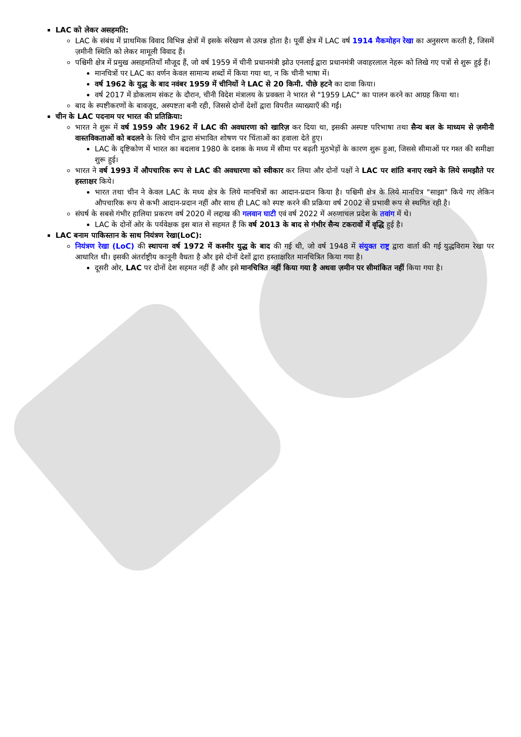LAC को लेकर असहमति:
LAC के संबंध में प्राथमिक विवाद विभिन्न क्षेत्रों में इसके संरेखण से उत्पन्न होता है। पूर्वी क्षेत्र में LAC वर्ष 1914 मैकमोहन रेखा का अनुसरण करती है, जिसमें ज़मीनी स्थिति को लेकर मामूली विवाद हैं।
पश्चिमी क्षेत्र में प्रमुख असहमतियाँ मौजूद हैं, जो वर्ष 1959 में चीनी प्रधानमंत्री झोउ एनलाई द्वारा प्रधानमंत्री जवाहरलाल नेहरू को लिखे गए पत्रों से शुरू हुई हैं।
मानचित्रों पर LAC का वर्णन केवल सामान्य शब्दों में किया गया था, न कि चीनी भाषा में।
वर्ष 1962 के युद्ध के बाद नवंबर 1959 में चीनियों ने LAC से 20 किमी. पीछे हटने का दावा किया।
वर्ष 2017 में डोकलाम संकट के दौरान, चीनी विदेश मंत्रालय के प्रवक्ता ने भारत से "1959 LAC" का पालन करने का आग्रह किया था।
बाद के स्पष्टीकरणों के बावजूद, अस्पष्टता बनी रही, जिससे दोनों देशों द्वारा विपरीत व्याख्याएँ की गईं।
चीन के LAC पदनाम पर भारत की प्रतिक्रिया:
भारत ने शुरू में वर्ष 1959 और 1962 में LAC की अवधारणा को खारिज़ कर दिया था, इसकी अस्पष्ट परिभाषा तथा सैन्य बल के माध्यम से ज़मीनी वास्तविकताओं को बदलने के लिये चीन द्वारा संभावित शोषण पर चिंताओं का हवाला देते हुए।
LAC के दृष्टिकोण में भारत का बदलाव 1980 के दशक के मध्य में सीमा पर बढ़ती मुठभेड़ों के कारण शुरू हुआ, जिससे सीमाओं पर गश्त की समीक्षा शुरू हुई।
भारत ने वर्ष 1993 में औपचारिक रूप से LAC की अवधारणा को स्वीकार कर लिया और दोनों पक्षों ने LAC पर शांति बनाए रखने के लिये समझौते पर हस्ताक्षर किये।
भारत तथा चीन ने केवल LAC के मध्य क्षेत्र के लिये मानचित्रों का आदान-प्रदान किया है। पश्चिमी क्षेत्र के लिये मानचित्र "साझा" किये गए लेकिन औपचारिक रूप से कभी आदान-प्रदान नहीं और साथ ही LAC को स्पष्ट करने की प्रक्रिया वर्ष 2002 से प्रभावी रूप से स्थगित रही है।
संघर्ष के सबसे गंभीर हालिया प्रकरण वर्ष 2020 में लद्दाख की गलवान घाटी एवं वर्ष 2022 में अरुणाचल प्रदेश के तवांग में थे।
LAC के दोनों ओर के पर्यवेक्षक इस बात से सहमत हैं कि वर्ष 2013 के बाद से गंभीर सैन्य टकरावों में वृद्धि हुई है।
LAC बनाम पाकिस्तान के साथ नियंत्रण रेखा(LoC):
नियंत्रण रेखा (LoC) की स्थापना वर्ष 1972 में कश्मीर युद्ध के बाद की गई थी, जो वर्ष 1948 में संयुक्त राष्ट्र द्वारा वार्ता की गई युद्धविराम रेखा पर आधारित थी। इसकी अंतर्राष्ट्रीय कानूनी वैधता है और इसे दोनों देशों द्वारा हस्ताक्षरित मानचित्रित किया गया है।
दूसरी ओर, LAC पर दोनों देश सहमत नहीं हैं और इसे मानचित्रित नहीं किया गया है अथवा ज़मीन पर सीमांकित नहीं किया गया है।